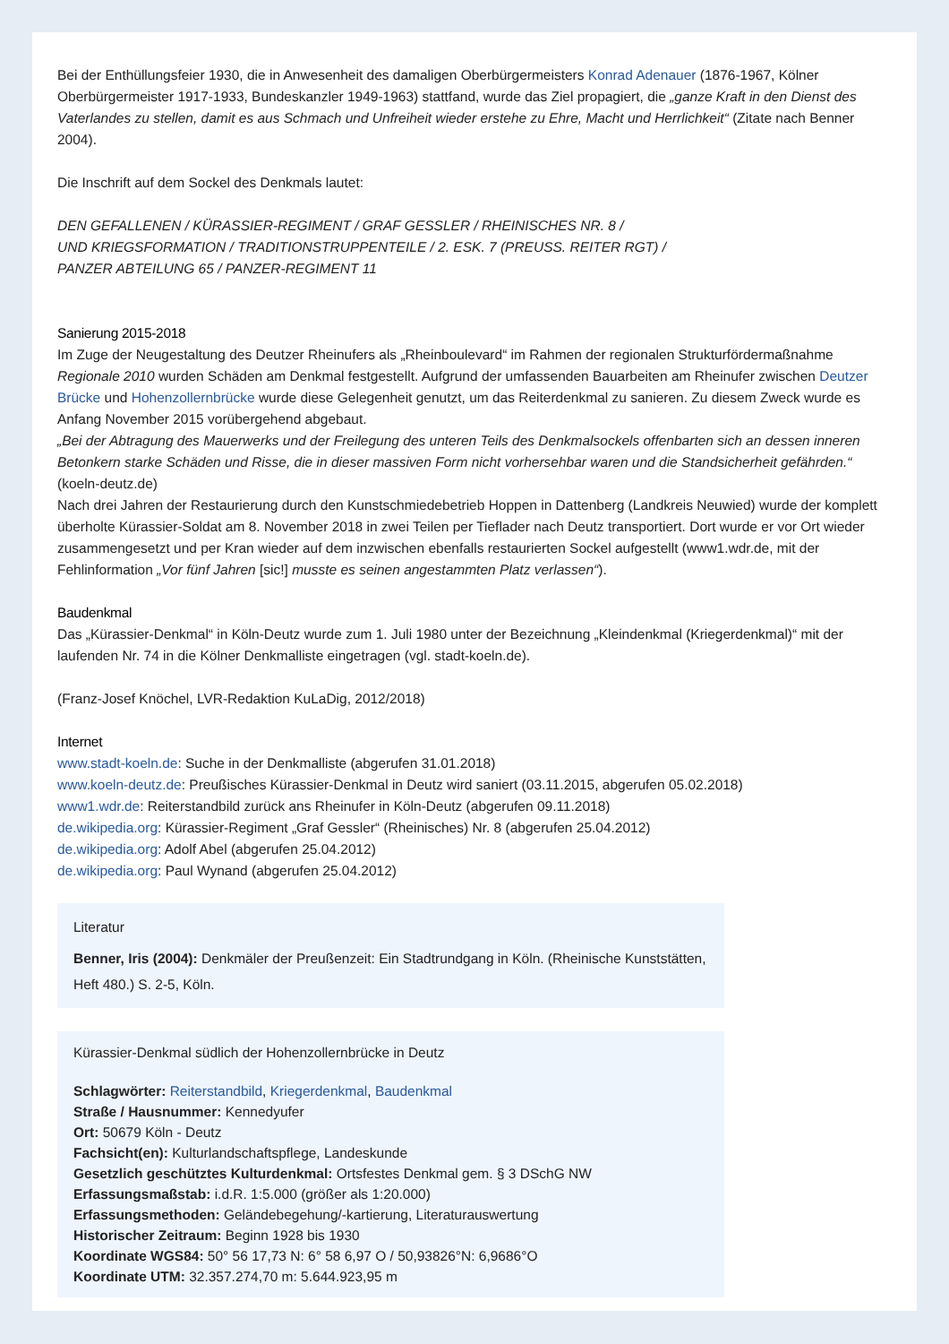Bei der Enthüllungsfeier 1930, die in Anwesenheit des damaligen Oberbürgermeisters Konrad Adenauer (1876-1967, Kölner Oberbürgermeister 1917-1933, Bundeskanzler 1949-1963) stattfand, wurde das Ziel propagiert, die „ganze Kraft in den Dienst des Vaterlandes zu stellen, damit es aus Schmach und Unfreiheit wieder erstehe zu Ehre, Macht und Herrlichkeit“ (Zitate nach Benner 2004).
Die Inschrift auf dem Sockel des Denkmals lautet:
DEN GEFALLENEN / KÜRASSIER-REGIMENT / GRAF GESSLER / RHEINISCHES NR. 8 /
UND KRIEGSFORMATION / TRADITIONSTRUPPENTEILE / 2. ESK. 7 (PREUSS. REITER RGT) /
PANZER ABTEILUNG 65 / PANZER-REGIMENT 11
Sanierung 2015-2018
Im Zuge der Neugestaltung des Deutzer Rheinufers als „Rheinboulevard“ im Rahmen der regionalen Strukturfördermaßnahme Regionale 2010 wurden Schäden am Denkmal festgestellt. Aufgrund der umfassenden Bauarbeiten am Rheinufer zwischen Deutzer Brücke und Hohenzollernbrücke wurde diese Gelegenheit genutzt, um das Reiterdenkmal zu sanieren. Zu diesem Zweck wurde es Anfang November 2015 vorübergehend abgebaut.
„Bei der Abtragung des Mauerwerks und der Freilegung des unteren Teils des Denkmalsockels offenbarten sich an dessen inneren Betonkern starke Schäden und Risse, die in dieser massiven Form nicht vorhersehbar waren und die Standsicherheit gefährden.“ (koeln-deutz.de)
Nach drei Jahren der Restaurierung durch den Kunstschmiedebetrieb Hoppen in Dattenberg (Landkreis Neuwied) wurde der komplett überholte Kürassier-Soldat am 8. November 2018 in zwei Teilen per Tieflader nach Deutz transportiert. Dort wurde er vor Ort wieder zusammengesetzt und per Kran wieder auf dem inzwischen ebenfalls restaurierten Sockel aufgestellt (www1.wdr.de, mit der Fehlinformation „Vor fünf Jahren [sic!] musste es seinen angestammten Platz verlassen“).
Baudenkmal
Das „Kürassier-Denkmal“ in Köln-Deutz wurde zum 1. Juli 1980 unter der Bezeichnung „Kleindenkmal (Kriegerdenkmal)“ mit der laufenden Nr. 74 in die Kölner Denkmalliste eingetragen (vgl. stadt-koeln.de).
(Franz-Josef Knöchel, LVR-Redaktion KuLaDig, 2012/2018)
Internet
www.stadt-koeln.de: Suche in der Denkmalliste (abgerufen 31.01.2018)
www.koeln-deutz.de: Preußisches Kürassier-Denkmal in Deutz wird saniert (03.11.2015, abgerufen 05.02.2018)
www1.wdr.de: Reiterstandbild zurück ans Rheinufer in Köln-Deutz (abgerufen 09.11.2018)
de.wikipedia.org: Kürassier-Regiment „Graf Gessler“ (Rheinisches) Nr. 8 (abgerufen 25.04.2012)
de.wikipedia.org: Adolf Abel (abgerufen 25.04.2012)
de.wikipedia.org: Paul Wynand (abgerufen 25.04.2012)
Literatur
Benner, Iris (2004): Denkmäler der Preußenzeit: Ein Stadtrundgang in Köln. (Rheinische Kunststätten, Heft 480.) S. 2-5, Köln.
Kürassier-Denkmal südlich der Hohenzollernbrücke in Deutz
Schlagwörter: Reiterstandbild, Kriegerdenkmal, Baudenkmal
Straße / Hausnummer: Kennedyufer
Ort: 50679 Köln - Deutz
Fachsicht(en): Kulturlandschaftspflege, Landeskunde
Gesetzlich geschütztes Kulturdenkmal: Ortsfestes Denkmal gem. § 3 DSchG NW
Erfassungsmaßstab: i.d.R. 1:5.000 (größer als 1:20.000)
Erfassungsmethoden: Geländebegehung/-kartierung, Literaturauswertung
Historischer Zeitraum: Beginn 1928 bis 1930
Koordinate WGS84: 50° 56 17,73 N: 6° 58 6,97 O / 50,93826°N: 6,9686°O
Koordinate UTM: 32.357.274,70 m: 5.644.923,95 m